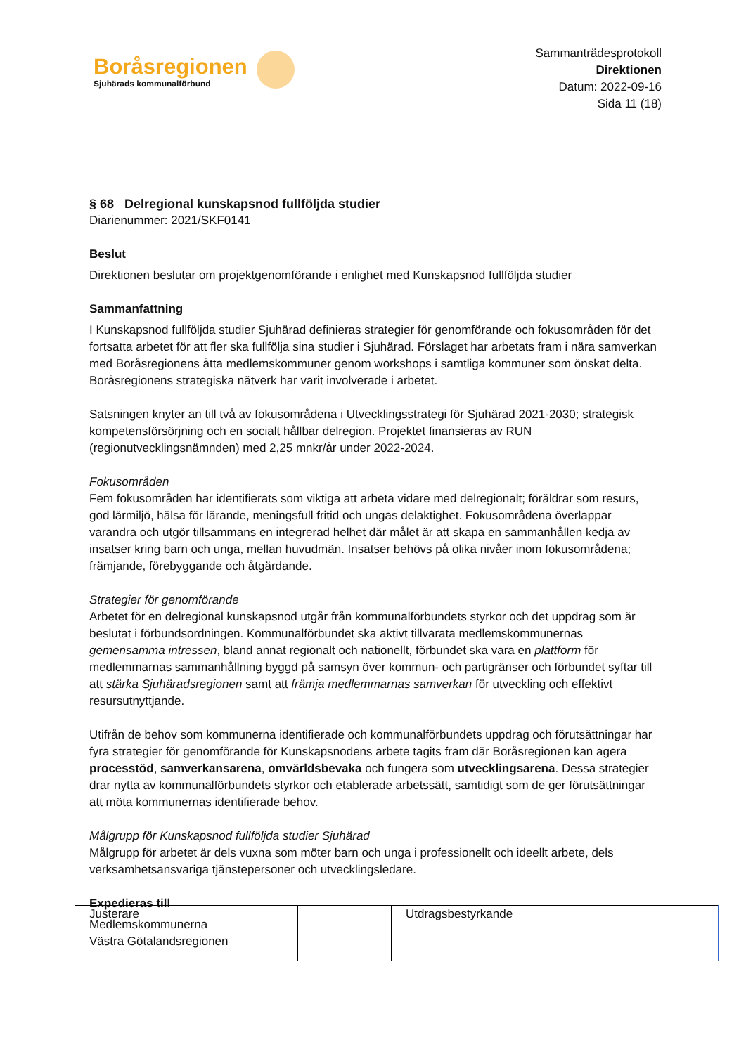Boråsregionen
Sjuhärads kommunalförbund
Sammanträdesprotokoll
Direktionen
Datum: 2022-09-16
Sida 11 (18)
§ 68 Delregional kunskapsnod fullföljda studier
Diarienummer: 2021/SKF0141
Beslut
Direktionen beslutar om projektgenomförande i enlighet med Kunskapsnod fullföljda studier
Sammanfattning
I Kunskapsnod fullföljda studier Sjuhärad definieras strategier för genomförande och fokusområden för det fortsatta arbetet för att fler ska fullfölja sina studier i Sjuhärad. Förslaget har arbetats fram i nära samverkan med Boråsregionens åtta medlemskommuner genom workshops i samtliga kommuner som önskat delta. Boråsregionens strategiska nätverk har varit involverade i arbetet.
Satsningen knyter an till två av fokusområdena i Utvecklingsstrategi för Sjuhärad 2021-2030; strategisk kompetensförsörjning och en socialt hållbar delregion. Projektet finansieras av RUN (regionutvecklingsnämnden) med 2,25 mnkr/år under 2022-2024.
Fokusområden
Fem fokusområden har identifierats som viktiga att arbeta vidare med delregionalt; föräldrar som resurs, god lärmiljö, hälsa för lärande, meningsfull fritid och ungas delaktighet. Fokusområdena överlappar varandra och utgör tillsammans en integrerad helhet där målet är att skapa en sammanhållen kedja av insatser kring barn och unga, mellan huvudmän. Insatser behövs på olika nivåer inom fokusområdena; främjande, förebyggande och åtgärdande.
Strategier för genomförande
Arbetet för en delregional kunskapsnod utgår från kommunalförbundets styrkor och det uppdrag som är beslutat i förbundsordningen. Kommunalförbundet ska aktivt tillvarata medlemskommunernas gemensamma intressen, bland annat regionalt och nationellt, förbundet ska vara en plattform för medlemmarnas sammanhållning byggd på samsyn över kommun- och partigränser och förbundet syftar till att stärka Sjuhäradsregionen samt att främja medlemmarnas samverkan för utveckling och effektivt resursutnyttjande.
Utifrån de behov som kommunerna identifierade och kommunalförbundets uppdrag och förutsättningar har fyra strategier för genomförande för Kunskapsnodens arbete tagits fram där Boråsregionen kan agera processtöd, samverkansarena, omvärldsbevaka och fungera som utvecklingsarena. Dessa strategier drar nytta av kommunalförbundets styrkor och etablerade arbetssätt, samtidigt som de ger förutsättningar att möta kommunernas identifierade behov.
Målgrupp för Kunskapsnod fullföljda studier Sjuhärad
Målgrupp för arbetet är dels vuxna som möter barn och unga i professionellt och ideellt arbete, dels verksamhetsansvariga tjänstepersoner och utvecklingsledare.
Expedieras till
Medlemskommunerna
Västra Götalandsregionen
| Justerare | | | Utdragsbestyrkande |